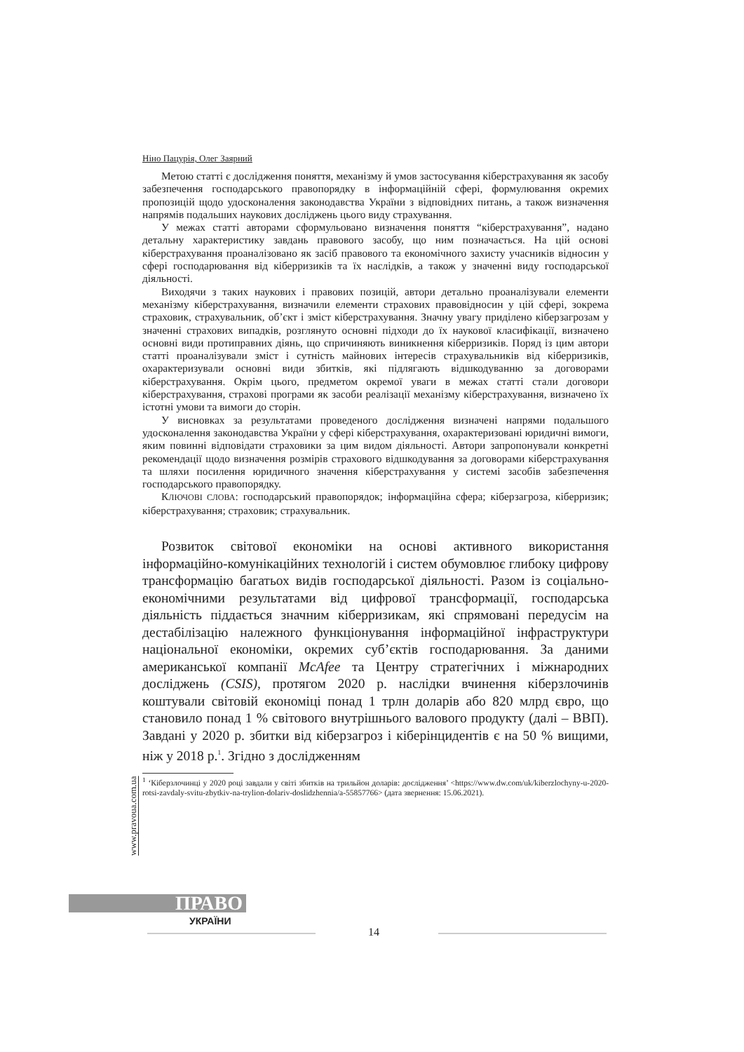Ніно Пацурія, Олег Заярний
Метою статті є дослідження поняття, механізму й умов застосування кіберстрахування як засобу забезпечення господарського правопорядку в інформаційній сфері, формулювання окремих пропозицій щодо удосконалення законодавства України з відповідних питань, а також визначення напрямів подальших наукових досліджень цього виду страхування.
У межах статті авторами сформульовано визначення поняття “кіберстрахування”, надано детальну характеристику завдань правового засобу, що ним позначається. На цій основі кіберстрахування проаналізовано як засіб правового та економічного захисту учасників відносин у сфері господарювання від кіберризиків та їх наслідків, а також у значенні виду господарської діяльності.
Виходячи з таких наукових і правових позицій, автори детально проаналізували елементи механізму кіберстрахування, визначили елементи страхових правовідносин у цій сфері, зокрема страховик, страхувальник, об’єкт і зміст кіберстрахування. Значну увагу приділено кіберзагрозам у значенні страхових випадків, розглянуто основні підходи до їх наукової класифікації, визначено основні види протиправних діянь, що спричиняють виникнення кіберризиків. Поряд із цим автори статті проаналізували зміст і сутність майнових інтересів страхувальників від кіберризиків, охарактеризували основні види збитків, які підлягають відшкодуванню за договорами кіберстрахування. Окрім цього, предметом окремої уваги в межах статті стали договори кіберстрахування, страхові програми як засоби реалізації механізму кіберстрахування, визначено їх істотні умови та вимоги до сторін.
У висновках за результатами проведеного дослідження визначені напрями подальшого удосконалення законодавства України у сфері кіберстрахування, охарактеризовані юридичні вимоги, яким повинні відповідати страховики за цим видом діяльності. Автори запропонували конкретні рекомендації щодо визначення розмірів страхового відшкодування за договорами кіберстрахування та шляхи посилення юридичного значення кіберстрахування у системі засобів забезпечення господарського правопорядку.
КЛЮЧОВІ СЛОВА: господарський правопорядок; інформаційна сфера; кіберзагроза, кіберризик; кіберстрахування; страховик; страхувальник.
Розвиток світової економіки на основі активного використання інформаційно-комунікаційних технологій і систем обумовлює глибоку цифрову трансформацію багатьох видів господарської діяльності. Разом із соціально-економічними результатами від цифрової трансформації, господарська діяльність піддається значним кіберризикам, які спрямовані передусім на дестабілізацію належного функціонування інформаційної інфраструктури національної економіки, окремих суб’єктів господарювання. За даними американської компанії McAfee та Центру стратегічних і міжнародних досліджень (CSIS), протягом 2020 р. наслідки вчинення кіберзлочинів коштували світовій економіці понад 1 трлн доларів або 820 млрд євро, що становило понад 1 % світового внутрішнього валового продукту (далі – ВВП). Завдані у 2020 р. збитки від кіберзагроз і кіберінцидентів є на 50 % вищими, ніж у 2018 р.<sup>1</sup>. Згідно з дослідженням
<sup>1</sup> ‘Кіберзлочинці у 2020 році завдали у світі збитків на трильйон доларів: дослідження’ <https://www.dw.com/uk/kiberzlochyny-u-2020-rotsi-zavdaly-svitu-zbytkiv-na-trylion-dolariv-doslidzhennia/a-55857766> (дата звернення: 15.06.2021).
www.pravoua.com.ua
ПРАВО
УКРАЇНИ
14